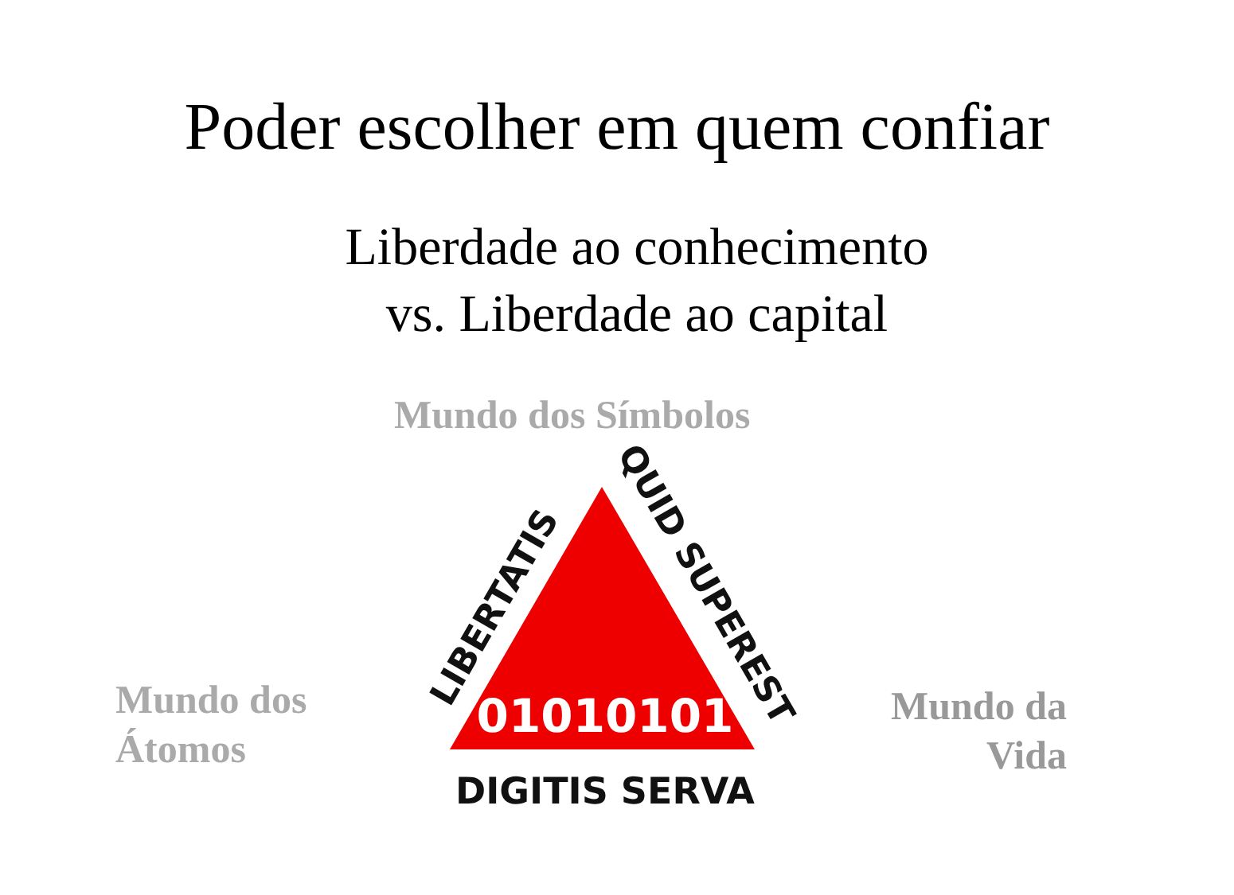Poder escolher em quem confiar
Liberdade ao conhecimento
vs. Liberdade ao capital
Mundo dos Símbolos
Mundo dos
Átomos
Mundo da
Vida
01010101
DIGITIS SERVA
LIBERTATIS
QUID SUPEREST